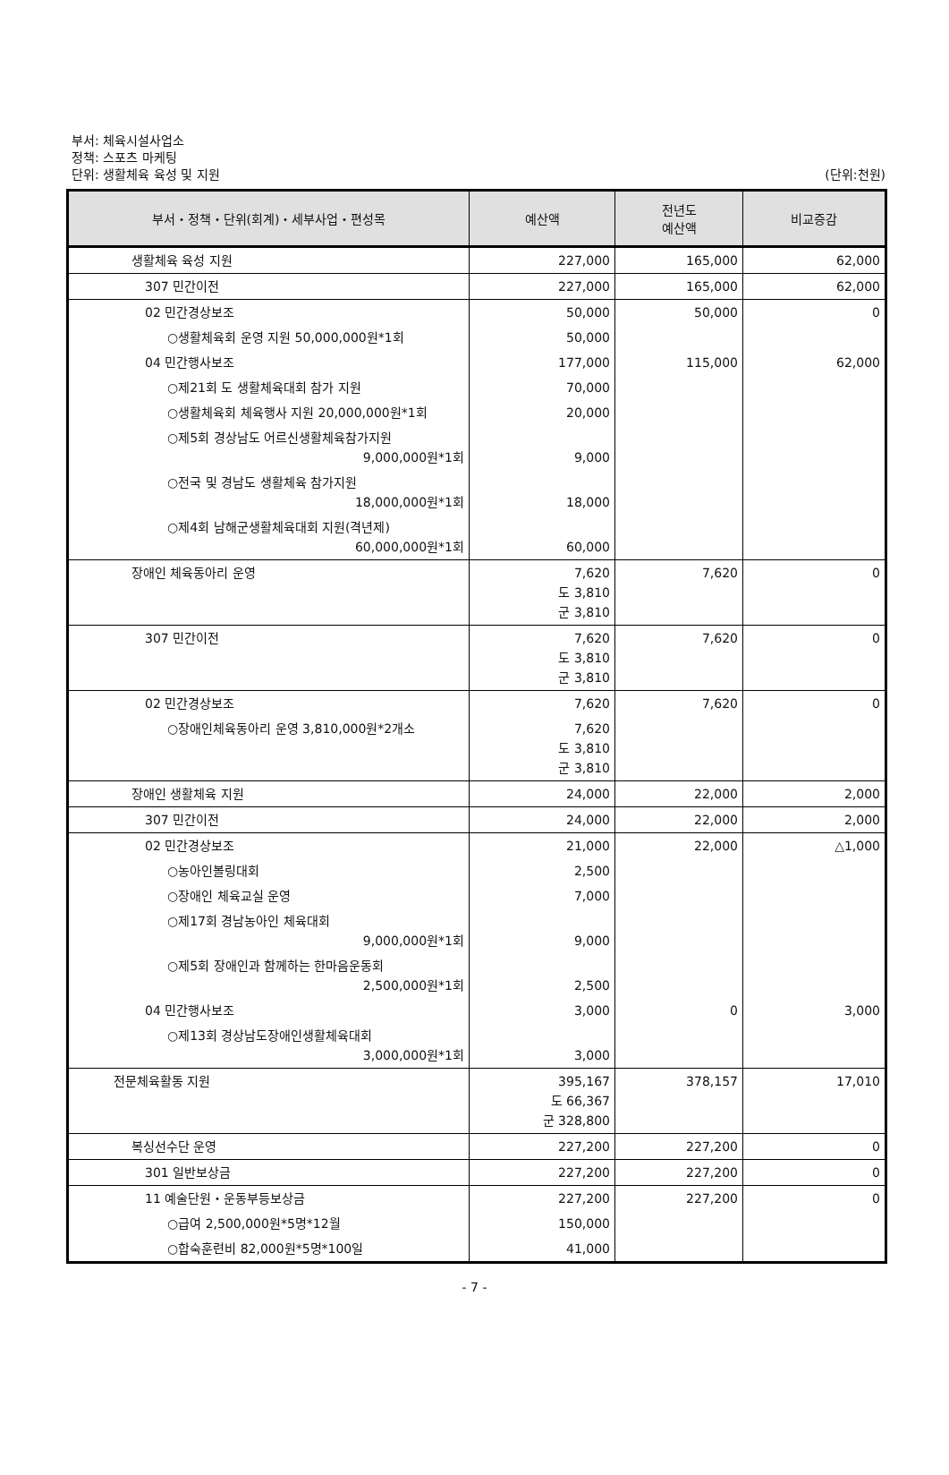부서: 체육시설사업소
정책: 스포츠 마케팅
단위: 생활체육 육성 및 지원
(단위:천원)
| 부서・정책・단위(회계)・세부사업・편성목 | 예산액 | 전년도 예산액 | 비교증감 |
| --- | --- | --- | --- |
| 생활체육 육성 지원 | 227,000 | 165,000 | 62,000 |
| 307 민간이전 | 227,000 | 165,000 | 62,000 |
| 02 민간경상보조 | 50,000 | 50,000 | 0 |
| ○생활체육회 운영 지원 50,000,000원*1회 | 50,000 | | |
| 04 민간행사보조 | 177,000 | 115,000 | 62,000 |
| ○제21회 도 생활체육대회 참가 지원 | 70,000 | | |
| ○생활체육회 체육행사 지원 20,000,000원*1회 | 20,000 | | |
| ○제5회 경상남도 어르신생활체육참가지원 9,000,000원*1회 | 9,000 | | |
| ○전국 및 경남도 생활체육 참가지원 18,000,000원*1회 | 18,000 | | |
| ○제4회 남해군생활체육대회 지원(격년제) 60,000,000원*1회 | 60,000 | | |
| 장애인 체육동아리 운영 | 7,620 도 3,810 군 3,810 | 7,620 | 0 |
| 307 민간이전 | 7,620 도 3,810 군 3,810 | 7,620 | 0 |
| 02 민간경상보조 | 7,620 | 7,620 | 0 |
| ○장애인체육동아리 운영 3,810,000원*2개소 | 7,620 도 3,810 군 3,810 | | |
| 장애인 생활체육 지원 | 24,000 | 22,000 | 2,000 |
| 307 민간이전 | 24,000 | 22,000 | 2,000 |
| 02 민간경상보조 | 21,000 | 22,000 | △1,000 |
| ○농아인볼링대회 | 2,500 | | |
| ○장애인 체육교실 운영 | 7,000 | | |
| ○제17회 경남농아인 체육대회 9,000,000원*1회 | 9,000 | | |
| ○제5회 장애인과 함께하는 한마음운동회 2,500,000원*1회 | 2,500 | | |
| 04 민간행사보조 | 3,000 | 0 | 3,000 |
| ○제13회 경상남도장애인생활체육대회 3,000,000원*1회 | 3,000 | | |
| 전문체육활동 지원 | 395,167 도 66,367 군 328,800 | 378,157 | 17,010 |
| 복싱선수단 운영 | 227,200 | 227,200 | 0 |
| 301 일반보상금 | 227,200 | 227,200 | 0 |
| 11 예술단원・운동부등보상금 | 227,200 | 227,200 | 0 |
| ○급여 2,500,000원*5명*12월 | 150,000 | | |
| ○합숙훈련비 82,000원*5명*100일 | 41,000 | | |
- 7 -